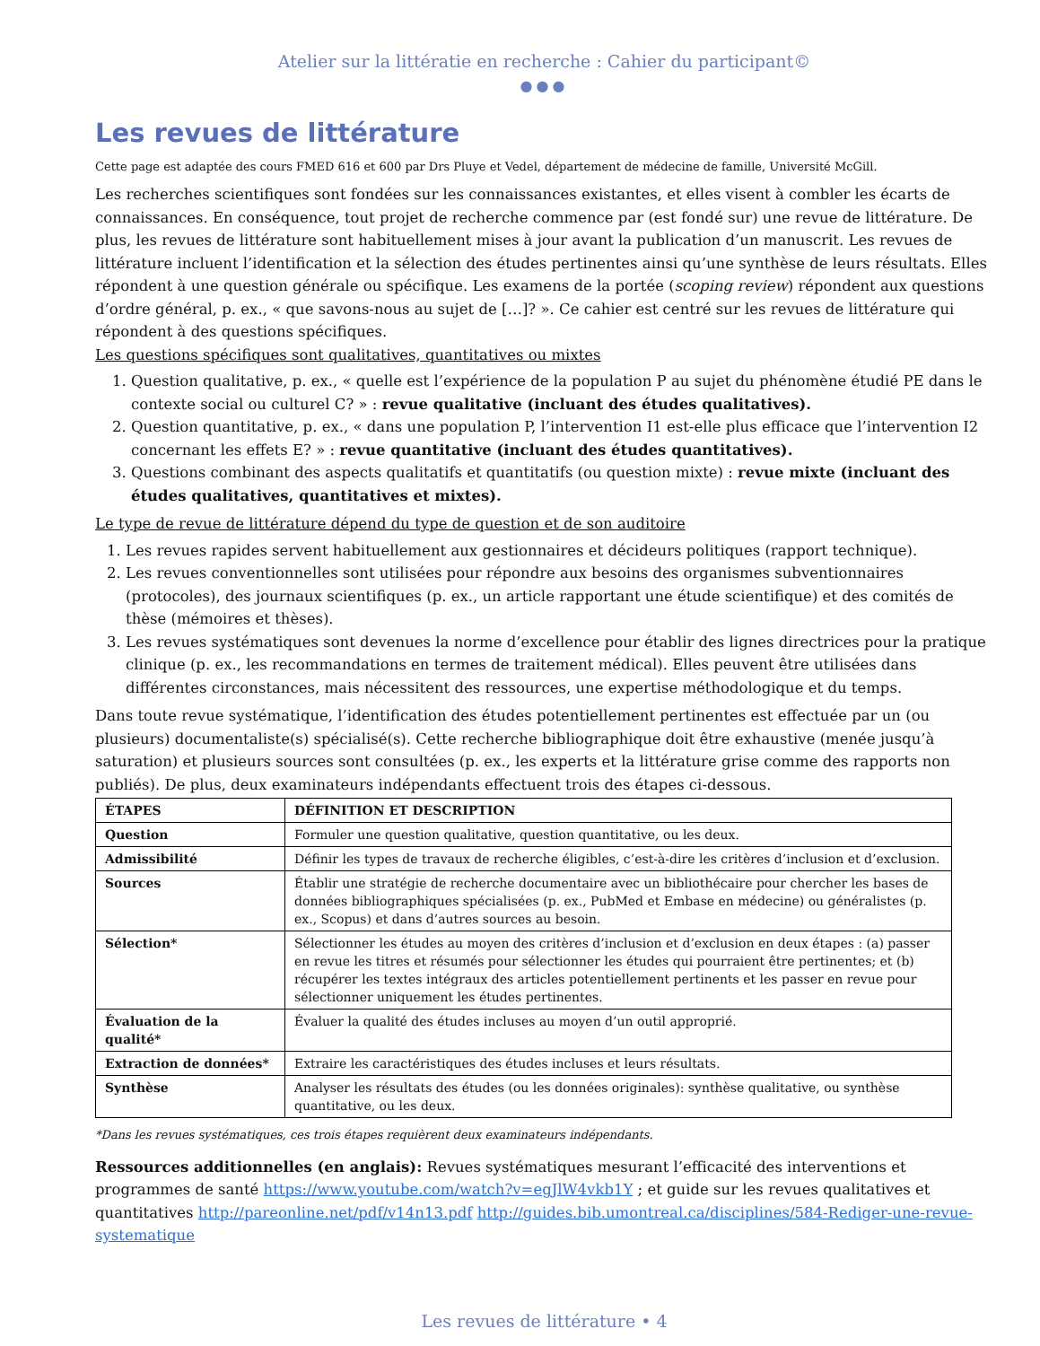Atelier sur la littératie en recherche : Cahier du participant©
●●●
Les revues de littérature
Cette page est adaptée des cours FMED 616 et 600 par Drs Pluye et Vedel, département de médecine de famille, Université McGill.
Les recherches scientifiques sont fondées sur les connaissances existantes, et elles visent à combler les écarts de connaissances. En conséquence, tout projet de recherche commence par (est fondé sur) une revue de littérature. De plus, les revues de littérature sont habituellement mises à jour avant la publication d’un manuscrit. Les revues de littérature incluent l’identification et la sélection des études pertinentes ainsi qu’une synthèse de leurs résultats. Elles répondent à une question générale ou spécifique. Les examens de la portée (scoping review) répondent aux questions d’ordre général, p. ex., « que savons-nous au sujet de […]? ». Ce cahier est centré sur les revues de littérature qui répondent à des questions spécifiques.
Les questions spécifiques sont qualitatives, quantitatives ou mixtes
1. Question qualitative, p. ex., « quelle est l’expérience de la population P au sujet du phénomène étudié PE dans le contexte social ou culturel C? » : revue qualitative (incluant des études qualitatives).
2. Question quantitative, p. ex., « dans une population P, l’intervention I1 est-elle plus efficace que l’intervention I2 concernant les effets E? » : revue quantitative (incluant des études quantitatives).
3. Questions combinant des aspects qualitatifs et quantitatifs (ou question mixte) : revue mixte (incluant des études qualitatives, quantitatives et mixtes).
Le type de revue de littérature dépend du type de question et de son auditoire
1. Les revues rapides servent habituellement aux gestionnaires et décideurs politiques (rapport technique).
2. Les revues conventionnelles sont utilisées pour répondre aux besoins des organismes subventionnaires (protocoles), des journaux scientifiques (p. ex., un article rapportant une étude scientifique) et des comités de thèse (mémoires et thèses).
3. Les revues systématiques sont devenues la norme d’excellence pour établir des lignes directrices pour la pratique clinique (p. ex., les recommandations en termes de traitement médical). Elles peuvent être utilisées dans différentes circonstances, mais nécessitent des ressources, une expertise méthodologique et du temps.
Dans toute revue systématique, l’identification des études potentiellement pertinentes est effectuée par un (ou plusieurs) documentaliste(s) spécialisé(s). Cette recherche bibliographique doit être exhaustive (menée jusqu’à saturation) et plusieurs sources sont consultées (p. ex., les experts et la littérature grise comme des rapports non publiés). De plus, deux examinateurs indépendants effectuent trois des étapes ci-dessous.
| ÉTAPES | DÉFINITION ET DESCRIPTION |
| --- | --- |
| Question | Formuler une question qualitative, question quantitative, ou les deux. |
| Admissibilité | Définir les types de travaux de recherche éligibles, c’est-à-dire les critères d’inclusion et d’exclusion. |
| Sources | Établir une stratégie de recherche documentaire avec un bibliothécaire pour chercher les bases de données bibliographiques spécialisées (p. ex., PubMed et Embase en médecine) ou généralistes (p. ex., Scopus) et dans d’autres sources au besoin. |
| Sélection* | Sélectionner les études au moyen des critères d’inclusion et d’exclusion en deux étapes : (a) passer en revue les titres et résumés pour sélectionner les études qui pourraient être pertinentes; et (b) récupérer les textes intégraux des articles potentiellement pertinents et les passer en revue pour sélectionner uniquement les études pertinentes. |
| Évaluation de la qualité* | Évaluer la qualité des études incluses au moyen d’un outil approprié. |
| Extraction de données* | Extraire les caractéristiques des études incluses et leurs résultats. |
| Synthèse | Analyser les résultats des études (ou les données originales): synthèse qualitative, ou synthèse quantitative, ou les deux. |
*Dans les revues systématiques, ces trois étapes requièrent deux examinateurs indépendants.
Ressources additionnelles (en anglais): Revues systématiques mesurant l’efficacité des interventions et programmes de santé https://www.youtube.com/watch?v=egJlW4vkb1Y ; et guide sur les revues qualitatives et quantitatives http://pareonline.net/pdf/v14n13.pdf http://guides.bib.umontreal.ca/disciplines/584-Rediger-une-revue-systematique
Les revues de littérature • 4